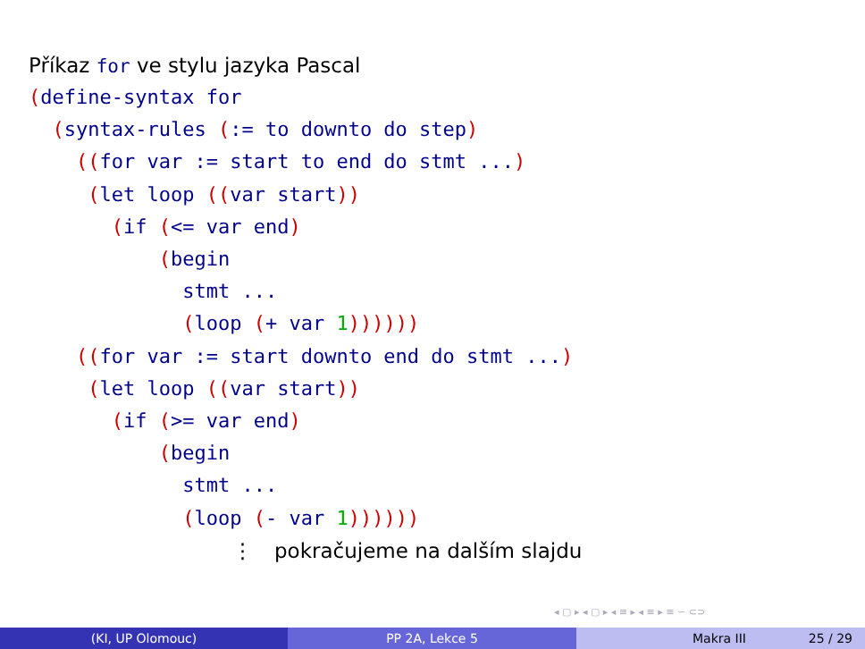Příkaz for ve stylu jazyka Pascal
(define-syntax for
  (syntax-rules (:= to downto do step)
    ((for var := start to end do stmt ...)
     (let loop ((var start))
       (if (<= var end)
           (begin
             stmt ...
             (loop (+ var 1))))))
    ((for var := start downto end do stmt ...)
     (let loop ((var start))
       (if (>= var end)
           (begin
             stmt ...
             (loop (- var 1))))))
⋮ pokračujeme na dalším slajdu
◂ ▢ ▸ ◂ ▢ ▸ ◂ ≡ ▸ ◂ ≡ ▸ ≡ ∽ ⊂⊃
(KI, UP Olomouc) PP 2A, Lekce 5 Makra III 25 / 29